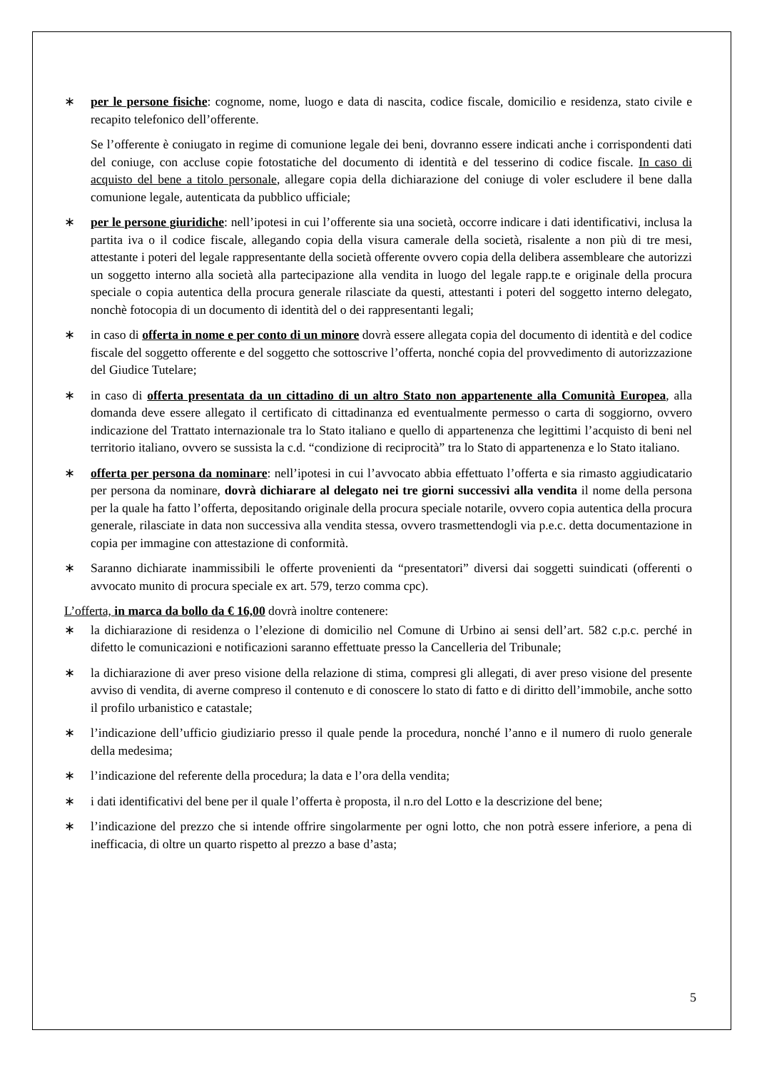∗ per le persone fisiche: cognome, nome, luogo e data di nascita, codice fiscale, domicilio e residenza, stato civile e recapito telefonico dell’offerente.
Se l’offerente è coniugato in regime di comunione legale dei beni, dovranno essere indicati anche i corrispondenti dati del coniuge, con accluse copie fotostatiche del documento di identità e del tesserino di codice fiscale. In caso di acquisto del bene a titolo personale, allegare copia della dichiarazione del coniuge di voler escludere il bene dalla comunione legale, autenticata da pubblico ufficiale;
∗ per le persone giuridiche: nell’ipotesi in cui l’offerente sia una società, occorre indicare i dati identificativi, inclusa la partita iva o il codice fiscale, allegando copia della visura camerale della società, risalente a non più di tre mesi, attestante i poteri del legale rappresentante della società offerente ovvero copia della delibera assembleare che autorizzi un soggetto interno alla società alla partecipazione alla vendita in luogo del legale rapp.te e originale della procura speciale o copia autentica della procura generale rilasciate da questi, attestanti i poteri del soggetto interno delegato, nonchè fotocopia di un documento di identità del o dei rappresentanti legali;
∗ in caso di offerta in nome e per conto di un minore dovrà essere allegata copia del documento di identità e del codice fiscale del soggetto offerente e del soggetto che sottoscrive l’offerta, nonché copia del provvedimento di autorizzazione del Giudice Tutelare;
∗ in caso di offerta presentata da un cittadino di un altro Stato non appartenente alla Comunità Europea, alla domanda deve essere allegato il certificato di cittadinanza ed eventualmente permesso o carta di soggiorno, ovvero indicazione del Trattato internazionale tra lo Stato italiano e quello di appartenenza che legittimi l’acquisto di beni nel territorio italiano, ovvero se sussista la c.d. “condizione di reciprocità” tra lo Stato di appartenenza e lo Stato italiano.
∗ offerta per persona da nominare: nell’ipotesi in cui l’avvocato abbia effettuato l’offerta e sia rimasto aggiudicatario per persona da nominare, dovrà dichiarare al delegato nei tre giorni successivi alla vendita il nome della persona per la quale ha fatto l’offerta, depositando originale della procura speciale notarile, ovvero copia autentica della procura generale, rilasciate in data non successiva alla vendita stessa, ovvero trasmettendogli via p.e.c. detta documentazione in copia per immagine con attestazione di conformità.
∗ Saranno dichiarate inammissibili le offerte provenienti da “presentatori” diversi dai soggetti suindicati (offerenti o avvocato munito di procura speciale ex art. 579, terzo comma cpc).
L’offerta, in marca da bollo da € 16,00 dovrà inoltre contenere:
∗ la dichiarazione di residenza o l’elezione di domicilio nel Comune di Urbino ai sensi dell’art. 582 c.p.c. perché in difetto le comunicazioni e notificazioni saranno effettuate presso la Cancelleria del Tribunale;
∗ la dichiarazione di aver preso visione della relazione di stima, compresi gli allegati, di aver preso visione del presente avviso di vendita, di averne compreso il contenuto e di conoscere lo stato di fatto e di diritto dell’immobile, anche sotto il profilo urbanistico e catastale;
∗ l’indicazione dell’ufficio giudiziario presso il quale pende la procedura, nonché l’anno e il numero di ruolo generale della medesima;
∗ l’indicazione del referente della procedura; la data e l’ora della vendita;
∗ i dati identificativi del bene per il quale l’offerta è proposta, il n.ro del Lotto e la descrizione del bene;
∗ l’indicazione del prezzo che si intende offrire singolarmente per ogni lotto, che non potrà essere inferiore, a pena di inefficacia, di oltre un quarto rispetto al prezzo a base d’asta;
5